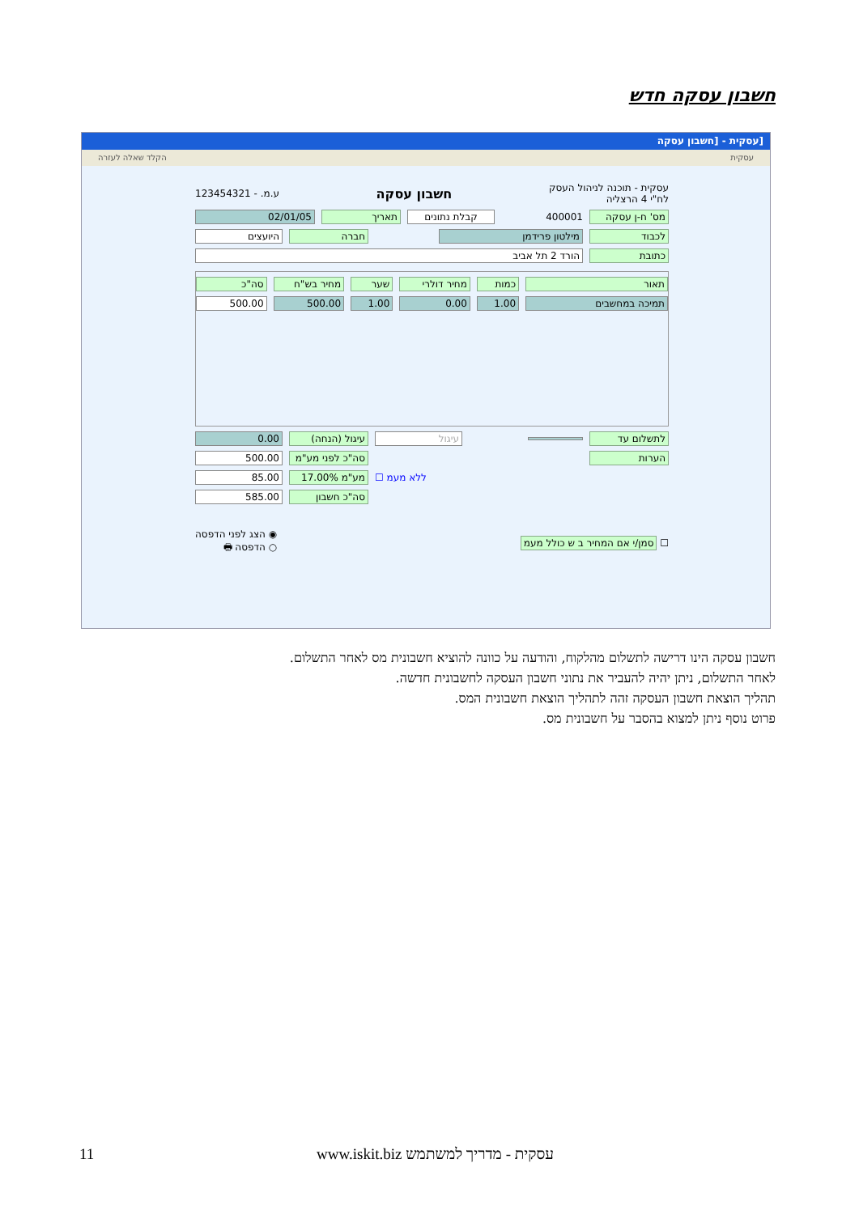חשבון עסקה חדש
[עסקית - [חשבון עסקה
עסקית הקלד שאלה לעזרה
עסקית - תוכנה לניהול העסק
לח"י 4 הרצליה חשבון עסקה ע.מ. - 123454321
מס' ח-ן עסקה 400001 קבלת נתונים תאריך 02/01/05
לכבוד מילטון פרידמן חברה היועצים
כתובת הורד 2 תל אביב
תאור כמות מחיר דולרי שער מחיר בש"ח סה"כ
תמיכה במחשבים 1.00 0.00 1.00 500.00 500.00
לתשלום עד עיגול עיגול (הנחה) 0.00
הערות סה"כ לפני מע"מ 500.00
ללא מעמ ☐ מע"מ 17.00% 85.00
סה"כ חשבון 585.00
☐ סמן/י אם המחיר ב ש כולל מעמ ◉ הצג לפני הדפסה
○ הדפסה 🖶
חשבון עסקה הינו דרישה לתשלום מהלקוח, והודעה על כוונה להוציא חשבונית מס לאחר התשלום.
לאחר התשלום, ניתן יהיה להעביר את נתוני חשבון העסקה לחשבונית חדשה.
תהליך הוצאת חשבון העסקה זהה לתהליך הוצאת חשבונית המס.
פרוט נוסף ניתן למצוא בהסבר על חשבונית מס.
11 www.iskit.biz עסקית - מדריך למשתמש